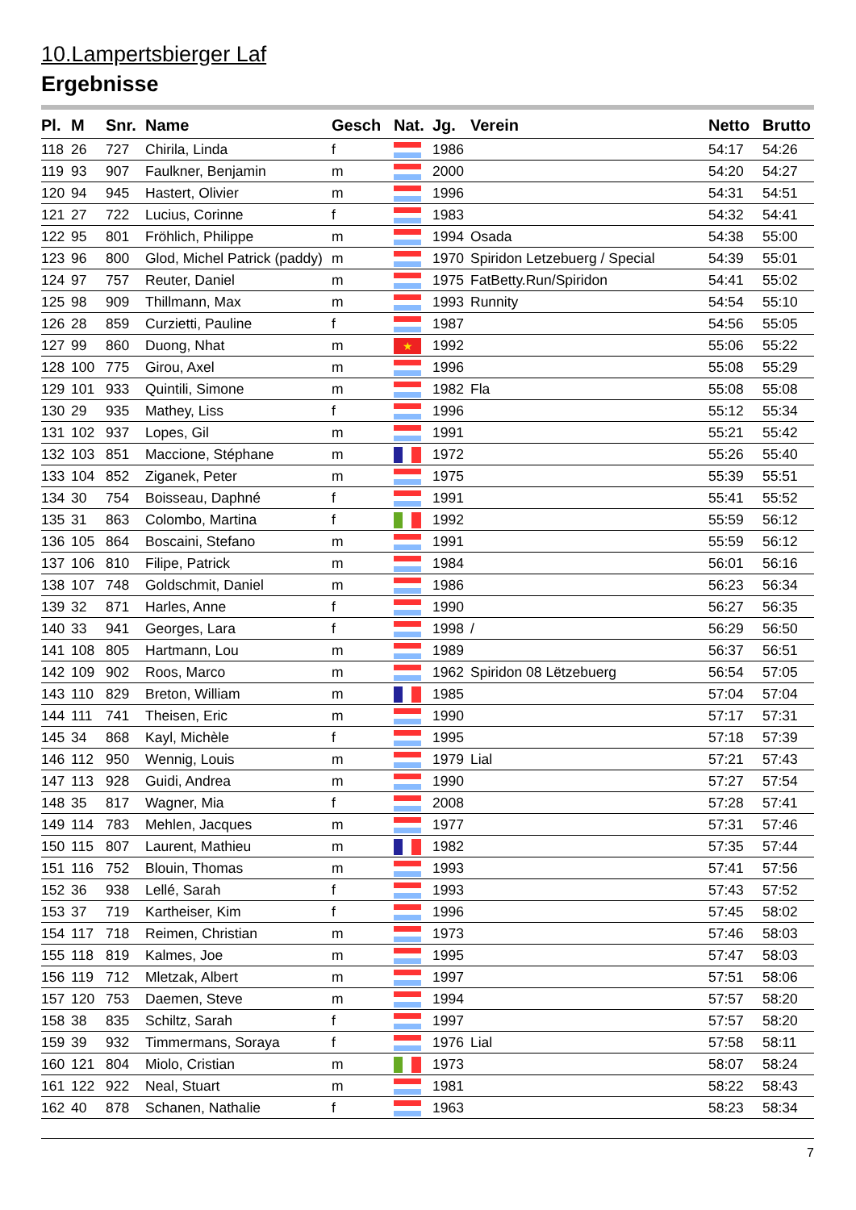10.Lampertsbierger Laf
Ergebnisse
| Pl. | M | Snr. | Name | Gesch | Nat. | Jg. | Verein | Netto | Brutto |
| --- | --- | --- | --- | --- | --- | --- | --- | --- | --- |
| 118 | 26 | 727 | Chirila, Linda | f | | 1986 | | 54:17 | 54:26 |
| 119 | 93 | 907 | Faulkner, Benjamin | m | | 2000 | | 54:20 | 54:27 |
| 120 | 94 | 945 | Hastert, Olivier | m | | 1996 | | 54:31 | 54:51 |
| 121 | 27 | 722 | Lucius, Corinne | f | | 1983 | | 54:32 | 54:41 |
| 122 | 95 | 801 | Fröhlich, Philippe | m | | 1994 | Osada | 54:38 | 55:00 |
| 123 | 96 | 800 | Glod, Michel Patrick (paddy) | m | | 1970 | Spiridon Letzebuerg / Special | 54:39 | 55:01 |
| 124 | 97 | 757 | Reuter, Daniel | m | | 1975 | FatBetty.Run/Spiridon | 54:41 | 55:02 |
| 125 | 98 | 909 | Thillmann, Max | m | | 1993 | Runnity | 54:54 | 55:10 |
| 126 | 28 | 859 | Curzietti, Pauline | f | | 1987 | | 54:56 | 55:05 |
| 127 | 99 | 860 | Duong, Nhat | m | ★ | 1992 | | 55:06 | 55:22 |
| 128 | 100 | 775 | Girou, Axel | m | | 1996 | | 55:08 | 55:29 |
| 129 | 101 | 933 | Quintili, Simone | m | | 1982 | Fla | 55:08 | 55:08 |
| 130 | 29 | 935 | Mathey, Liss | f | | 1996 | | 55:12 | 55:34 |
| 131 | 102 | 937 | Lopes, Gil | m | | 1991 | | 55:21 | 55:42 |
| 132 | 103 | 851 | Maccione, Stéphane | m | | 1972 | | 55:26 | 55:40 |
| 133 | 104 | 852 | Ziganek, Peter | m | | 1975 | | 55:39 | 55:51 |
| 134 | 30 | 754 | Boisseau, Daphné | f | | 1991 | | 55:41 | 55:52 |
| 135 | 31 | 863 | Colombo, Martina | f | | 1992 | | 55:59 | 56:12 |
| 136 | 105 | 864 | Boscaini, Stefano | m | | 1991 | | 55:59 | 56:12 |
| 137 | 106 | 810 | Filipe, Patrick | m | | 1984 | | 56:01 | 56:16 |
| 138 | 107 | 748 | Goldschmit, Daniel | m | | 1986 | | 56:23 | 56:34 |
| 139 | 32 | 871 | Harles, Anne | f | | 1990 | | 56:27 | 56:35 |
| 140 | 33 | 941 | Georges, Lara | f | | 1998 | / | 56:29 | 56:50 |
| 141 | 108 | 805 | Hartmann, Lou | m | | 1989 | | 56:37 | 56:51 |
| 142 | 109 | 902 | Roos, Marco | m | | 1962 | Spiridon 08 Lëtzebuerg | 56:54 | 57:05 |
| 143 | 110 | 829 | Breton, William | m | | 1985 | | 57:04 | 57:04 |
| 144 | 111 | 741 | Theisen, Eric | m | | 1990 | | 57:17 | 57:31 |
| 145 | 34 | 868 | Kayl, Michèle | f | | 1995 | | 57:18 | 57:39 |
| 146 | 112 | 950 | Wennig, Louis | m | | 1979 | Lial | 57:21 | 57:43 |
| 147 | 113 | 928 | Guidi, Andrea | m | | 1990 | | 57:27 | 57:54 |
| 148 | 35 | 817 | Wagner, Mia | f | | 2008 | | 57:28 | 57:41 |
| 149 | 114 | 783 | Mehlen, Jacques | m | | 1977 | | 57:31 | 57:46 |
| 150 | 115 | 807 | Laurent, Mathieu | m | | 1982 | | 57:35 | 57:44 |
| 151 | 116 | 752 | Blouin, Thomas | m | | 1993 | | 57:41 | 57:56 |
| 152 | 36 | 938 | Lellé, Sarah | f | | 1993 | | 57:43 | 57:52 |
| 153 | 37 | 719 | Kartheiser, Kim | f | | 1996 | | 57:45 | 58:02 |
| 154 | 117 | 718 | Reimen, Christian | m | | 1973 | | 57:46 | 58:03 |
| 155 | 118 | 819 | Kalmes, Joe | m | | 1995 | | 57:47 | 58:03 |
| 156 | 119 | 712 | Mletzak, Albert | m | | 1997 | | 57:51 | 58:06 |
| 157 | 120 | 753 | Daemen, Steve | m | | 1994 | | 57:57 | 58:20 |
| 158 | 38 | 835 | Schiltz, Sarah | f | | 1997 | | 57:57 | 58:20 |
| 159 | 39 | 932 | Timmermans, Soraya | f | | 1976 | Lial | 57:58 | 58:11 |
| 160 | 121 | 804 | Miolo, Cristian | m | | 1973 | | 58:07 | 58:24 |
| 161 | 122 | 922 | Neal, Stuart | m | | 1981 | | 58:22 | 58:43 |
| 162 | 40 | 878 | Schanen, Nathalie | f | | 1963 | | 58:23 | 58:34 |
7